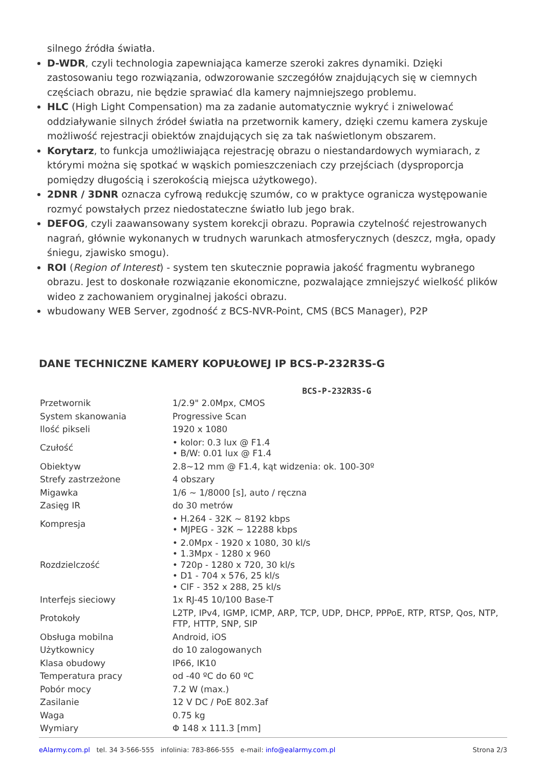silnego źródła światła.
D-WDR, czyli technologia zapewniająca kamerze szeroki zakres dynamiki. Dzięki zastosowaniu tego rozwiązania, odwzorowanie szczegółów znajdujących się w ciemnych częściach obrazu, nie będzie sprawiać dla kamery najmniejszego problemu.
HLC (High Light Compensation) ma za zadanie automatycznie wykryć i zniwelować oddziaływanie silnych źródeł światła na przetwornik kamery, dzięki czemu kamera zyskuje możliwość rejestracji obiektów znajdujących się za tak naświetlonym obszarem.
Korytarz, to funkcja umożliwiająca rejestrację obrazu o niestandardowych wymiarach, z którymi można się spotkać w wąskich pomieszczeniach czy przejściach (dysproporcja pomiędzy długością i szerokością miejsca użytkowego).
2DNR / 3DNR oznacza cyfrową redukcję szumów, co w praktyce ogranicza występowanie rozmyć powstałych przez niedostateczne światło lub jego brak.
DEFOG, czyli zaawansowany system korekcji obrazu. Poprawia czytelność rejestrowanych nagrań, głównie wykonanych w trudnych warunkach atmosferycznych (deszcz, mgła, opady śniegu, zjawisko smogu).
ROI (Region of Interest) - system ten skutecznie poprawia jakość fragmentu wybranego obrazu. Jest to doskonałe rozwiązanie ekonomiczne, pozwalające zmniejszyć wielkość plików wideo z zachowaniem oryginalnej jakości obrazu.
wbudowany WEB Server, zgodność z BCS-NVR-Point, CMS (BCS Manager), P2P
DANE TECHNICZNE KAMERY KOPUŁOWEJ IP BCS-P-232R3S-G
| BCS-P-232R3S-G | |
| --- | --- |
| Przetwornik | 1/2.9" 2.0Mpx, CMOS |
| System skanowania | Progressive Scan |
| Ilość pikseli | 1920 x 1080 |
| Czułość | • kolor: 0.3 lux @ F1.4 • B/W: 0.01 lux @ F1.4 |
| Obiektyw | 2.8~12 mm @ F1.4, kąt widzenia: ok. 100-30º |
| Strefy zastrzeżone | 4 obszary |
| Migawka | 1/6 ~ 1/8000 [s], auto / ręczna |
| Zasięg IR | do 30 metrów |
| Kompresja | • H.264 - 32K ~ 8192 kbps • MJPEG - 32K ~ 12288 kbps |
| Rozdzielczość | • 2.0Mpx - 1920 x 1080, 30 kl/s • 1.3Mpx - 1280 x 960 • 720p - 1280 x 720, 30 kl/s • D1 - 704 x 576, 25 kl/s • CIF - 352 x 288, 25 kl/s |
| Interfejs sieciowy | 1x RJ-45 10/100 Base-T |
| Protokoły | L2TP, IPv4, IGMP, ICMP, ARP, TCP, UDP, DHCP, PPPoE, RTP, RTSP, Qos, NTP, FTP, HTTP, SNP, SIP |
| Obsługa mobilna | Android, iOS |
| Użytkownicy | do 10 zalogowanych |
| Klasa obudowy | IP66, IK10 |
| Temperatura pracy | od -40 ºC do 60 ºC |
| Pobór mocy | 7.2 W (max.) |
| Zasilanie | 12 V DC / PoE 802.3af |
| Waga | 0.75 kg |
| Wymiary | Φ 148 x 111.3 [mm] |
eAlarmy.com.pl tel. 34 3-566-555 infolinia: 783-866-555 e-mail: info@ealarmy.com.pl Strona 2/3